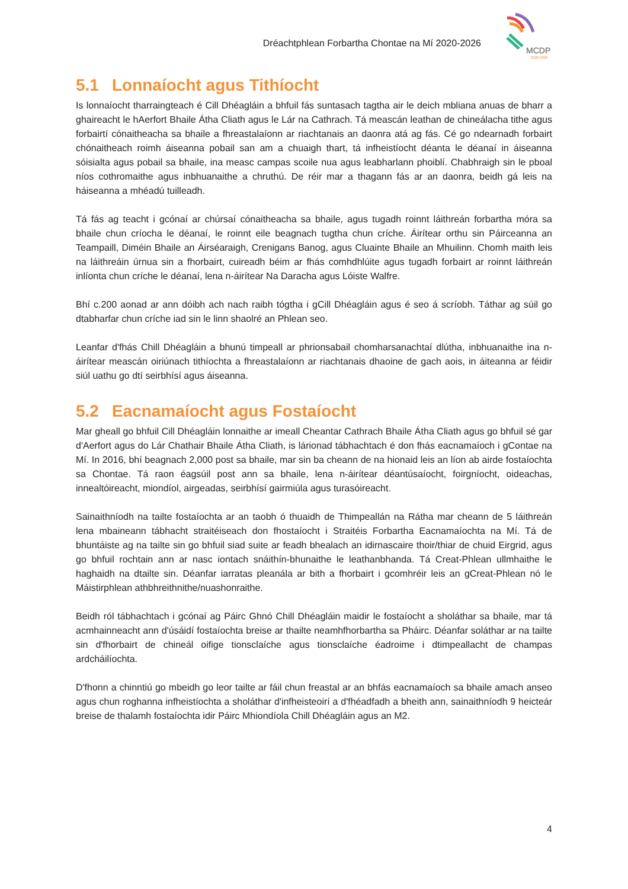Dréachtphlean Forbartha Chontae na Mí 2020-2026
MCDP
2020-2026
5.1 Lonnaíocht agus Tithíocht
Is lonnaíocht tharraingteach é Cill Dhéagláin a bhfuil fás suntasach tagtha air le deich mbliana anuas de bharr a ghaireacht le hAerfort Bhaile Átha Cliath agus le Lár na Cathrach. Tá meascán leathan de chineálacha tithe agus forbairtí cónaitheacha sa bhaile a fhreastalaíonn ar riachtanais an daonra atá ag fás. Cé go ndearnadh forbairt chónaitheach roimh áiseanna pobail san am a chuaigh thart, tá infheistíocht déanta le déanaí in áiseanna sóisialta agus pobail sa bhaile, ina measc campas scoile nua agus leabharlann phoiblí. Chabhraigh sin le pboal níos cothromaithe agus inbhuanaithe a chruthú. De réir mar a thagann fás ar an daonra, beidh gá leis na háiseanna a mhéadú tuilleadh.
Tá fás ag teacht i gcónaí ar chúrsaí cónaitheacha sa bhaile, agus tugadh roinnt láithreán forbartha móra sa bhaile chun críocha le déanaí, le roinnt eile beagnach tugtha chun críche. Áirítear orthu sin Páirceanna an Teampaill, Diméin Bhaile an Áirséaraigh, Crenigans Banog, agus Cluainte Bhaile an Mhuilinn. Chomh maith leis na láithreáin úrnua sin a fhorbairt, cuireadh béim ar fhás comhdhlúite agus tugadh forbairt ar roinnt láithreán inlíonta chun críche le déanaí, lena n-áirítear Na Daracha agus Lóiste Walfre.
Bhí c.200 aonad ar ann dóibh ach nach raibh tógtha i gCill Dhéagláin agus é seo á scríobh. Táthar ag súil go dtabharfar chun críche iad sin le linn shaolré an Phlean seo.
Leanfar d'fhás Chill Dhéagláin a bhunú timpeall ar phrionsabail chomharsanachtaí dlútha, inbhuanaithe ina n-áirítear meascán oiriúnach tithíochta a fhreastalaíonn ar riachtanais dhaoine de gach aois, in áiteanna ar féidir siúl uathu go dtí seirbhísí agus áiseanna.
5.2 Eacnamaíocht agus Fostaíocht
Mar gheall go bhfuil Cill Dhéagláin lonnaithe ar imeall Cheantar Cathrach Bhaile Átha Cliath agus go bhfuil sé gar d'Aerfort agus do Lár Chathair Bhaile Átha Cliath, is lárionad tábhachtach é don fhás eacnamaíoch i gContae na Mí. In 2016, bhí beagnach 2,000 post sa bhaile, mar sin ba cheann de na hionaid leis an líon ab airde fostaíochta sa Chontae. Tá raon éagsúil post ann sa bhaile, lena n-áirítear déantúsaíocht, foirgníocht, oideachas, innealtóireacht, miondíol, airgeadas, seirbhísí gairmiúla agus turasóireacht.
Sainaithníodh na tailte fostaíochta ar an taobh ó thuaidh de Thimpeallán na Rátha mar cheann de 5 láithreán lena mbaineann tábhacht straitéiseach don fhostaíocht i Straitéis Forbartha Eacnamaíochta na Mí. Tá de bhuntáiste ag na tailte sin go bhfuil siad suite ar feadh bhealach an idirnascaire thoir/thiar de chuid Eirgrid, agus go bhfuil rochtain ann ar nasc iontach snáithín-bhunaithe le leathanbhanda. Tá Creat-Phlean ullmhaithe le haghaidh na dtailte sin. Déanfar iarratas pleanála ar bith a fhorbairt i gcomhréir leis an gCreat-Phlean nó le Máistirphlean athbhreithnithe/nuashonraithe.
Beidh ról tábhachtach i gcónaí ag Páirc Ghnó Chill Dhéagláin maidir le fostaíocht a sholáthar sa bhaile, mar tá acmhainneacht ann d'úsáidí fostaíochta breise ar thailte neamhfhorbartha sa Pháirc. Déanfar soláthar ar na tailte sin d'fhorbairt de chineál oifige tionsclaíche agus tionsclaíche éadroime i dtimpeallacht de champas ardcháilíochta.
D'fhonn a chinntiú go mbeidh go leor tailte ar fáil chun freastal ar an bhfás eacnamaíoch sa bhaile amach anseo agus chun roghanna infheistíochta a sholáthar d'infheisteoirí a d'fhéadfadh a bheith ann, sainaithníodh 9 heicteár breise de thalamh fostaíochta idir Páirc Mhiondíola Chill Dhéagláin agus an M2.
4